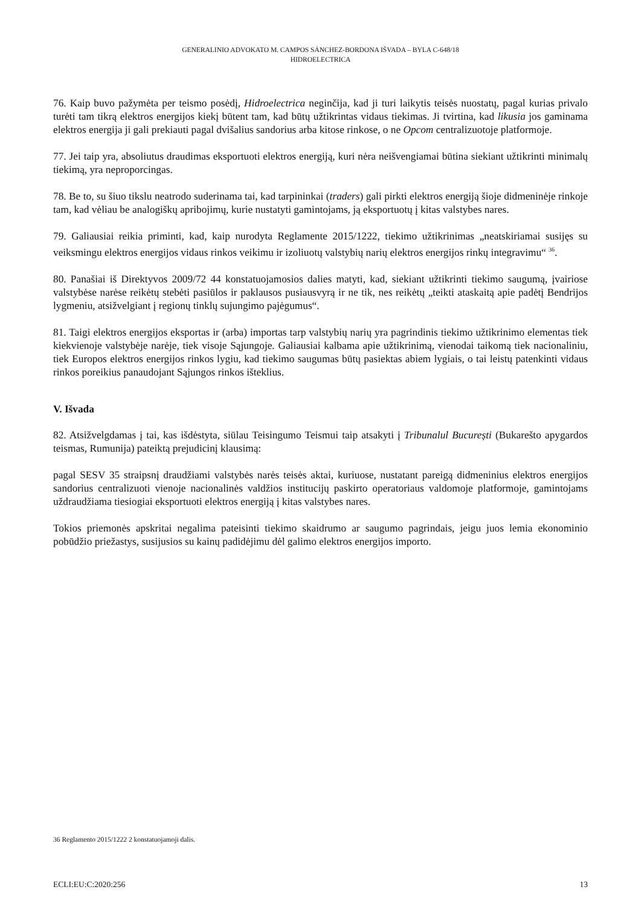GENERALINIO ADVOKATO M. CAMPOS SÁNCHEZ-BORDONA IŠVADA – BYLA C-648/18
HIDROELECTRICA
76. Kaip buvo pažymėta per teismo posėdį, Hidroelectrica neginčija, kad ji turi laikytis teisės nuostatų, pagal kurias privalo turėti tam tikrą elektros energijos kiekį būtent tam, kad būtų užtikrintas vidaus tiekimas. Ji tvirtina, kad likusia jos gaminama elektros energija ji gali prekiauti pagal dvišalius sandorius arba kitose rinkose, o ne Opcom centralizuotoje platformoje.
77. Jei taip yra, absoliutus draudimas eksportuoti elektros energiją, kuri nėra neišvengiamai būtina siekiant užtikrinti minimalų tiekimą, yra neproporcingas.
78. Be to, su šiuo tikslu neatrodo suderinama tai, kad tarpininkai (traders) gali pirkti elektros energiją šioje didmeninėje rinkoje tam, kad vėliau be analogiškų apribojimų, kurie nustatyti gamintojams, ją eksportuotų į kitas valstybes nares.
79. Galiausiai reikia priminti, kad, kaip nurodyta Reglamente 2015/1222, tiekimo užtikrinimas „neatskiriamai susijęs su veiksmingu elektros energijos vidaus rinkos veikimu ir izoliuotų valstybių narių elektros energijos rinkų integravimu“ <sup>36</sup>.
80. Panašiai iš Direktyvos 2009/72 44 konstatuojamosios dalies matyti, kad, siekiant užtikrinti tiekimo saugumą, įvairiose valstybėse narėse reikėtų stebėti pasiūlos ir paklausos pusiausvyrą ir ne tik, nes reikėtų „teikti ataskaitą apie padėtį Bendrijos lygmeniu, atsižvelgiant į regionų tinklų sujungimo pajėgumus“.
81. Taigi elektros energijos eksportas ir (arba) importas tarp valstybių narių yra pagrindinis tiekimo užtikrinimo elementas tiek kiekvienoje valstybėje narėje, tiek visoje Sąjungoje. Galiausiai kalbama apie užtikrinimą, vienodai taikomą tiek nacionaliniu, tiek Europos elektros energijos rinkos lygiu, kad tiekimo saugumas būtų pasiektas abiem lygiais, o tai leistų patenkinti vidaus rinkos poreikius panaudojant Sąjungos rinkos išteklius.
V. Išvada
82. Atsižvelgdamas į tai, kas išdėstyta, siūlau Teisingumo Teismui taip atsakyti į Tribunalul București (Bukarešto apygardos teismas, Rumunija) pateiktą prejudicinį klausimą:
pagal SESV 35 straipsnį draudžiami valstybės narės teisės aktai, kuriuose, nustatant pareigą didmeninius elektros energijos sandorius centralizuoti vienoje nacionalinės valdžios institucijų paskirto operatoriaus valdomoje platformoje, gamintojams uždraudžiama tiesiogiai eksportuoti elektros energiją į kitas valstybes nares.
Tokios priemonės apskritai negalima pateisinti tiekimo skaidrumo ar saugumo pagrindais, jeigu juos lemia ekonominio pobūdžio priežastys, susijusios su kainų padidėjimu dėl galimo elektros energijos importo.
36 Reglamento 2015/1222 2 konstatuojamoji dalis.
ECLI:EU:C:2020:256 13